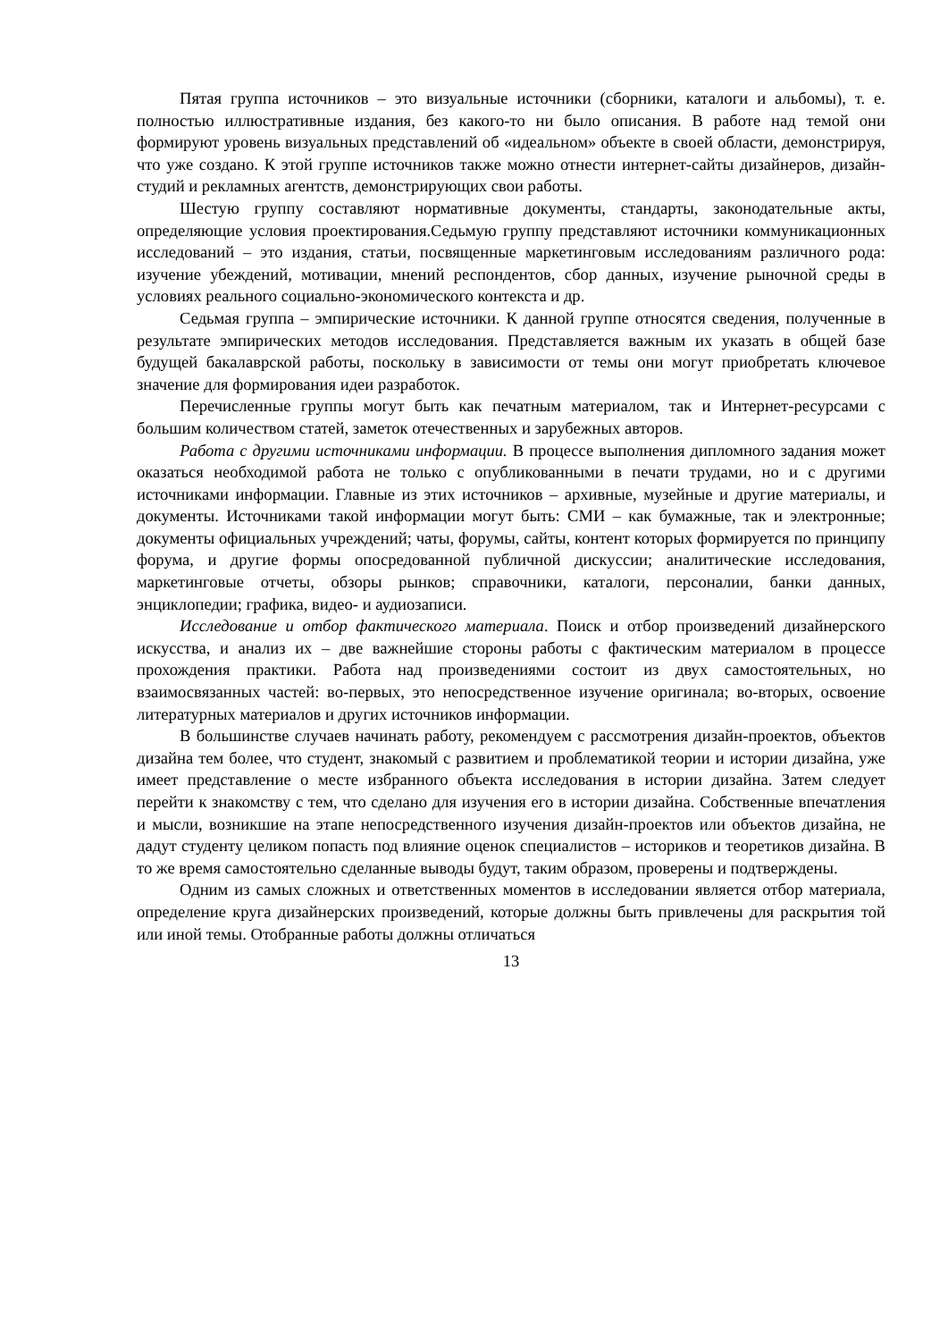Пятая группа источников – это визуальные источники (сборники, каталоги и альбомы), т. е. полностью иллюстративные издания, без какого-то ни было описания. В работе над темой они формируют уровень визуальных представлений об «идеальном» объекте в своей области, демонстрируя, что уже создано. К этой группе источников также можно отнести интернет-сайты дизайнеров, дизайн-студий и рекламных агентств, демонстрирующих свои работы.
Шестую группу составляют нормативные документы, стандарты, законодательные акты, определяющие условия проектирования.Седьмую группу представляют источники коммуникационных исследований – это издания, статьи, посвященные маркетинговым исследованиям различного рода: изучение убеждений, мотивации, мнений респондентов, сбор данных, изучение рыночной среды в условиях реального социально-экономического контекста и др.
Седьмая группа – эмпирические источники. К данной группе относятся сведения, полученные в результате эмпирических методов исследования. Представляется важным их указать в общей базе будущей бакалаврской работы, поскольку в зависимости от темы они могут приобретать ключевое значение для формирования идеи разработок.
Перечисленные группы могут быть как печатным материалом, так и Интернет-ресурсами с большим количеством статей, заметок отечественных и зарубежных авторов.
Работа с другими источниками информации. В процессе выполнения дипломного задания может оказаться необходимой работа не только с опубликованными в печати трудами, но и с другими источниками информации. Главные из этих источников – архивные, музейные и другие материалы, и документы. Источниками такой информации могут быть: СМИ – как бумажные, так и электронные; документы официальных учреждений; чаты, форумы, сайты, контент которых формируется по принципу форума, и другие формы опосредованной публичной дискуссии; аналитические исследования, маркетинговые отчеты, обзоры рынков; справочники, каталоги, персоналии, банки данных, энциклопедии; графика, видео- и аудиозаписи.
Исследование и отбор фактического материала. Поиск и отбор произведений дизайнерского искусства, и анализ их – две важнейшие стороны работы с фактическим материалом в процессе прохождения практики. Работа над произведениями состоит из двух самостоятельных, но взаимосвязанных частей: во-первых, это непосредственное изучение оригинала; во-вторых, освоение литературных материалов и других источников информации.
В большинстве случаев начинать работу, рекомендуем с рассмотрения дизайн-проектов, объектов дизайна тем более, что студент, знакомый с развитием и проблематикой теории и истории дизайна, уже имеет представление о месте избранного объекта исследования в истории дизайна. Затем следует перейти к знакомству с тем, что сделано для изучения его в истории дизайна. Собственные впечатления и мысли, возникшие на этапе непосредственного изучения дизайн-проектов или объектов дизайна, не дадут студенту целиком попасть под влияние оценок специалистов – историков и теоретиков дизайна. В то же время самостоятельно сделанные выводы будут, таким образом, проверены и подтверждены.
Одним из самых сложных и ответственных моментов в исследовании является отбор материала, определение круга дизайнерских произведений, которые должны быть привлечены для раскрытия той или иной темы. Отобранные работы должны отличаться
13